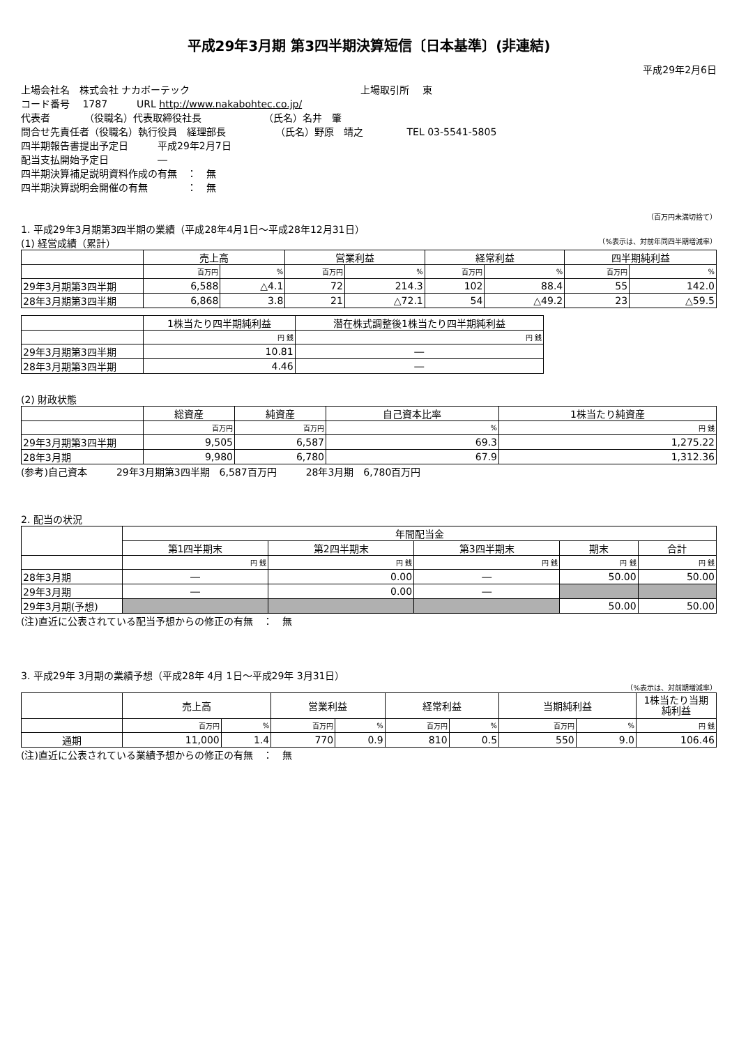平成29年3月期 第3四半期決算短信〔日本基準〕(非連結)
平成29年2月6日
上場会社名　株式会社 ナカボーテック 上場取引所　 東
コード番号　 1787　　　URL http://www.nakabohtec.co.jp/
代表者　　　　（役職名）代表取締役社長 （氏名）名井　肇
問合せ先責任者（役職名）執行役員　経理部長 （氏名）野原　靖之 TEL 03-5541-5805
四半期報告書提出予定日　　　平成29年2月7日
配当支払開始予定日　　　　　―
四半期決算補足説明資料作成の有無　：　無
四半期決算説明会開催の有無　　　　：　無
（百万円未満切捨て）
1. 平成29年3月期第3四半期の業績（平成28年4月1日～平成28年12月31日）
(1) 経営成績（累計） （%表示は、対前年同四半期増減率）
| | 売上高 | | 営業利益 | | 経常利益 | | 四半期純利益 | |
| --- | --- | --- | --- | --- | --- | --- | --- | --- |
| | 百万円 | % | 百万円 | % | 百万円 | % | 百万円 | % |
| 29年3月期第3四半期 | 6,588 | △4.1 | 72 | 214.3 | 102 | 88.4 | 55 | 142.0 |
| 28年3月期第3四半期 | 6,868 | 3.8 | 21 | △72.1 | 54 | △49.2 | 23 | △59.5 |
| | 1株当たり四半期純利益 | 潜在株式調整後1株当たり四半期純利益 |
| --- | --- | --- |
| | 円 銭 | 円 銭 |
| 29年3月期第3四半期 | 10.81 | ― |
| 28年3月期第3四半期 | 4.46 | ― |
(2) 財政状態
| | 総資産 | 純資産 | 自己資本比率 | 1株当たり純資産 |
| --- | --- | --- | --- | --- |
| | 百万円 | 百万円 | % | 円 銭 |
| 29年3月期第3四半期 | 9,505 | 6,587 | 69.3 | 1,275.22 |
| 28年3月期 | 9,980 | 6,780 | 67.9 | 1,312.36 |
(参考)自己資本　　　29年3月期第3四半期　6,587百万円　　　28年3月期　6,780百万円
2. 配当の状況
| | 年間配当金 | | | | |
| --- | --- | --- | --- | --- | --- |
| | 第1四半期末 | 第2四半期末 | 第3四半期末 | 期末 | 合計 |
| | 円 銭 | 円 銭 | 円 銭 | 円 銭 | 円 銭 |
| 28年3月期 | ― | 0.00 | ― | 50.00 | 50.00 |
| 29年3月期 | ― | 0.00 | ― | | |
| 29年3月期(予想) | | | | 50.00 | 50.00 |
(注)直近に公表されている配当予想からの修正の有無　：　無
3. 平成29年 3月期の業績予想（平成28年 4月 1日～平成29年 3月31日）
（%表示は、対前期増減率）
| | 売上高 | | 営業利益 | | 経常利益 | | 当期純利益 | | 1株当たり当期 純利益 |
| --- | --- | --- | --- | --- | --- | --- | --- | --- | --- |
| | 百万円 | % | 百万円 | % | 百万円 | % | 百万円 | % | 円 銭 |
| 通期 | 11,000 | 1.4 | 770 | 0.9 | 810 | 0.5 | 550 | 9.0 | 106.46 |
(注)直近に公表されている業績予想からの修正の有無　：　無